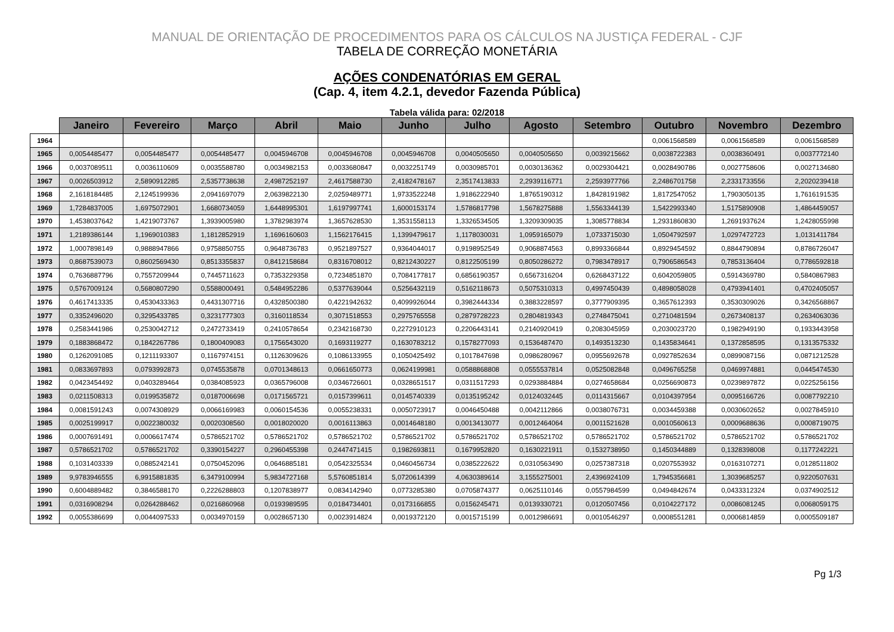MANUAL DE ORIENTAÇÃO DE PROCEDIMENTOS PARA OS CÁLCULOS NA JUSTIÇA FEDERAL - CJF
TABELA DE CORREÇÃO MONETÁRIA
AÇÕES CONDENATÓRIAS EM GERAL
(Cap. 4, item 4.2.1, devedor Fazenda Pública)
Tabela válida para: 02/2018
| | Janeiro | Fevereiro | Março | Abril | Maio | Junho | Julho | Agosto | Setembro | Outubro | Novembro | Dezembro |
| --- | --- | --- | --- | --- | --- | --- | --- | --- | --- | --- | --- | --- |
| 1964 | | | | | | | | | | 0,0061568589 | 0,0061568589 | 0,0061568589 |
| 1965 | 0,0054485477 | 0,0054485477 | 0,0054485477 | 0,0045946708 | 0,0045946708 | 0,0045946708 | 0,0040505650 | 0,0040505650 | 0,0039215662 | 0,0038722383 | 0,0038360491 | 0,0037772140 |
| 1966 | 0,0037089511 | 0,0036110609 | 0,0035588780 | 0,0034982153 | 0,0033680847 | 0,0032251749 | 0,0030985701 | 0,0030136362 | 0,0029304421 | 0,0028490786 | 0,0027758606 | 0,0027134680 |
| 1967 | 0,0026503912 | 2,5890912285 | 2,5357738638 | 2,4987252197 | 2,4617588730 | 2,4182478167 | 2,3517413833 | 2,2939116771 | 2,2593977766 | 2,2486701758 | 2,2331733556 | 2,2020239418 |
| 1968 | 2,1618184485 | 2,1245199936 | 2,0941697079 | 2,0639822130 | 2,0259489771 | 1,9733522248 | 1,9186222940 | 1,8765190312 | 1,8428191982 | 1,8172547052 | 1,7903050135 | 1,7616191535 |
| 1969 | 1,7284837005 | 1,6975072901 | 1,6680734059 | 1,6448995301 | 1,6197997741 | 1,6000153174 | 1,5786817798 | 1,5678275888 | 1,5563344139 | 1,5422993340 | 1,5175890908 | 1,4864459057 |
| 1970 | 1,4538037642 | 1,4219073767 | 1,3939005980 | 1,3782983974 | 1,3657628530 | 1,3531558113 | 1,3326534505 | 1,3209309035 | 1,3085778834 | 1,2931860830 | 1,2691937624 | 1,2428055998 |
| 1971 | 1,2189386144 | 1,1969010383 | 1,1812852919 | 1,1696160603 | 1,1562176415 | 1,1399479617 | 1,1178030031 | 1,0959165079 | 1,0733715030 | 1,0504792597 | 1,0297472723 | 1,0131411784 |
| 1972 | 1,0007898149 | 0,9888947866 | 0,9758850755 | 0,9648736783 | 0,9521897527 | 0,9364044017 | 0,9198952549 | 0,9068874563 | 0,8993366844 | 0,8929454592 | 0,8844790894 | 0,8786726047 |
| 1973 | 0,8687539073 | 0,8602569430 | 0,8513355837 | 0,8412158684 | 0,8316708012 | 0,8212430227 | 0,8122505199 | 0,8050286272 | 0,7983478917 | 0,7906586543 | 0,7853136404 | 0,7786592818 |
| 1974 | 0,7636887796 | 0,7557209944 | 0,7445711623 | 0,7353229358 | 0,7234851870 | 0,7084177817 | 0,6856190357 | 0,6567316204 | 0,6268437122 | 0,6042059805 | 0,5914369780 | 0,5840867983 |
| 1975 | 0,5767009124 | 0,5680807290 | 0,5588000491 | 0,5484952286 | 0,5377639044 | 0,5256432119 | 0,5162118673 | 0,5075310313 | 0,4997450439 | 0,4898058028 | 0,4793941401 | 0,4702405057 |
| 1976 | 0,4617413335 | 0,4530433363 | 0,4431307716 | 0,4328500380 | 0,4221942632 | 0,4099926044 | 0,3982444334 | 0,3883228597 | 0,3777909395 | 0,3657612393 | 0,3530309026 | 0,3426568867 |
| 1977 | 0,3352496020 | 0,3295433785 | 0,3231777303 | 0,3160118534 | 0,3071518553 | 0,2975765558 | 0,2879728223 | 0,2804819343 | 0,2748475041 | 0,2710481594 | 0,2673408137 | 0,2634063036 |
| 1978 | 0,2583441986 | 0,2530042712 | 0,2472733419 | 0,2410578654 | 0,2342168730 | 0,2272910123 | 0,2206443141 | 0,2140920419 | 0,2083045959 | 0,2030023720 | 0,1982949190 | 0,1933443958 |
| 1979 | 0,1883868472 | 0,1842267786 | 0,1800409083 | 0,1756543020 | 0,1693119277 | 0,1630783212 | 0,1578277093 | 0,1536487470 | 0,1493513230 | 0,1435834641 | 0,1372858595 | 0,1313575332 |
| 1980 | 0,1262091085 | 0,1211193307 | 0,1167974151 | 0,1126309626 | 0,1086133955 | 0,1050425492 | 0,1017847698 | 0,0986280967 | 0,0955692678 | 0,0927852634 | 0,0899087156 | 0,0871212528 |
| 1981 | 0,0833697893 | 0,0793992873 | 0,0745535878 | 0,0701348613 | 0,0661650773 | 0,0624199981 | 0,0588868808 | 0,0555537814 | 0,0525082848 | 0,0496765258 | 0,0469974881 | 0,0445474530 |
| 1982 | 0,0423454492 | 0,0403289464 | 0,0384085923 | 0,0365796008 | 0,0346726601 | 0,0328651517 | 0,0311517293 | 0,0293884884 | 0,0274658684 | 0,0256690873 | 0,0239897872 | 0,0225256156 |
| 1983 | 0,0211508313 | 0,0199535872 | 0,0187006698 | 0,0171565721 | 0,0157399611 | 0,0145740339 | 0,0135195242 | 0,0124032445 | 0,0114315667 | 0,0104397954 | 0,0095166726 | 0,0087792210 |
| 1984 | 0,0081591243 | 0,0074308929 | 0,0066169983 | 0,0060154536 | 0,0055238331 | 0,0050723917 | 0,0046450488 | 0,0042112866 | 0,0038076731 | 0,0034459388 | 0,0030602652 | 0,0027845910 |
| 1985 | 0,0025199917 | 0,0022380032 | 0,0020308560 | 0,0018020020 | 0,0016113863 | 0,0014648180 | 0,0013413077 | 0,0012464064 | 0,0011521628 | 0,0010560613 | 0,0009688636 | 0,0008719075 |
| 1986 | 0,0007691491 | 0,0006617474 | 0,5786521702 | 0,5786521702 | 0,5786521702 | 0,5786521702 | 0,5786521702 | 0,5786521702 | 0,5786521702 | 0,5786521702 | 0,5786521702 | 0,5786521702 |
| 1987 | 0,5786521702 | 0,5786521702 | 0,3390154227 | 0,2960455398 | 0,2447471415 | 0,1982693811 | 0,1679952820 | 0,1630221911 | 0,1532738950 | 0,1450344889 | 0,1328398008 | 0,1177242221 |
| 1988 | 0,1031403339 | 0,0885242141 | 0,0750452096 | 0,0646885181 | 0,0542325534 | 0,0460456734 | 0,0385222622 | 0,0310563490 | 0,0257387318 | 0,0207553932 | 0,0163107271 | 0,0128511802 |
| 1989 | 9,9783946555 | 6,9915881835 | 6,3479100994 | 5,9834727168 | 5,5760851814 | 5,0720614399 | 4,0630389614 | 3,1555275001 | 2,4396924109 | 1,7945356681 | 1,3039685257 | 0,9220507631 |
| 1990 | 0,6004889482 | 0,3846588170 | 0,2226288803 | 0,1207838977 | 0,0834142940 | 0,0773285380 | 0,0705874377 | 0,0625110146 | 0,0557984599 | 0,0494842674 | 0,0433312324 | 0,0374902512 |
| 1991 | 0,0316908294 | 0,0264288462 | 0,0216860968 | 0,0193989595 | 0,0184734401 | 0,0173166855 | 0,0156245471 | 0,0139330721 | 0,0120507456 | 0,0104227172 | 0,0086081245 | 0,0068059175 |
| 1992 | 0,0055386699 | 0,0044097533 | 0,0034970159 | 0,0028657130 | 0,0023914824 | 0,0019372120 | 0,0015715199 | 0,0012986691 | 0,0010546297 | 0,0008551281 | 0,0006814859 | 0,0005509187 |
Pg 1/3